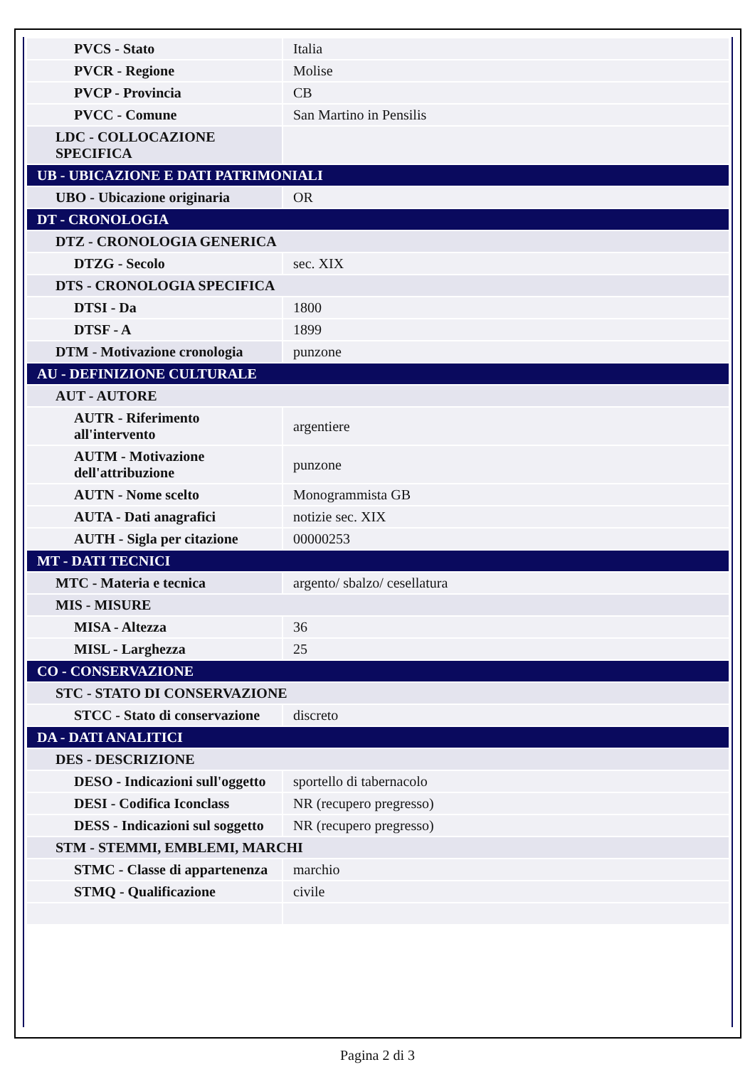| PVCS - Stato | Italia |
| PVCR - Regione | Molise |
| PVCP - Provincia | CB |
| PVCC - Comune | San Martino in Pensilis |
| LDC - COLLOCAZIONE SPECIFICA | |
| UB - UBICAZIONE E DATI PATRIMONIALI | |
| UBO - Ubicazione originaria | OR |
| DT - CRONOLOGIA | |
| DTZ - CRONOLOGIA GENERICA | |
| DTZG - Secolo | sec. XIX |
| DTS - CRONOLOGIA SPECIFICA | |
| DTSI - Da | 1800 |
| DTSF - A | 1899 |
| DTM - Motivazione cronologia | punzone |
| AU - DEFINIZIONE CULTURALE | |
| AUT - AUTORE | |
| AUTR - Riferimento all'intervento | argentiere |
| AUTM - Motivazione dell'attribuzione | punzone |
| AUTN - Nome scelto | Monogrammista GB |
| AUTA - Dati anagrafici | notizie sec. XIX |
| AUTH - Sigla per citazione | 00000253 |
| MT - DATI TECNICI | |
| MTC - Materia e tecnica | argento/ sbalzo/ cesellatura |
| MIS - MISURE | |
| MISA - Altezza | 36 |
| MISL - Larghezza | 25 |
| CO - CONSERVAZIONE | |
| STC - STATO DI CONSERVAZIONE | |
| STCC - Stato di conservazione | discreto |
| DA - DATI ANALITICI | |
| DES - DESCRIZIONE | |
| DESO - Indicazioni sull'oggetto | sportello di tabernacolo |
| DESI - Codifica Iconclass | NR (recupero pregresso) |
| DESS - Indicazioni sul soggetto | NR (recupero pregresso) |
| STM - STEMMI, EMBLEMI, MARCHI | |
| STMC - Classe di appartenenza | marchio |
| STMQ - Qualificazione | civile |
Pagina 2 di 3